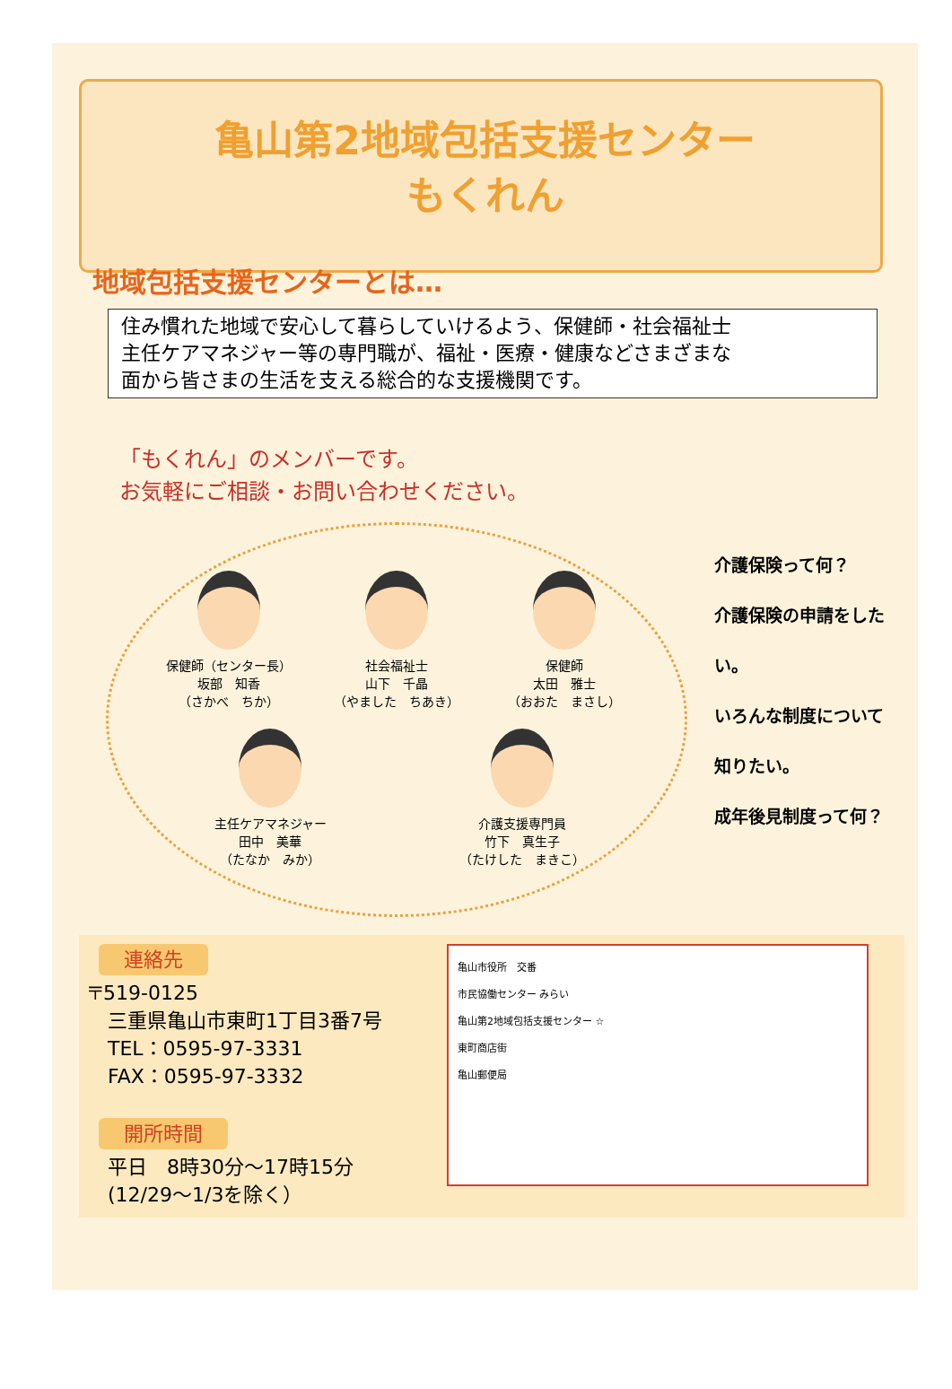亀山第2地域包括支援センター
もくれん
地域包括支援センターとは…
住み慣れた地域で安心して暮らしていけるよう、保健師・社会福祉士
主任ケアマネジャー等の専門職が、福祉・医療・健康などさまざまな
面から皆さまの生活を支える総合的な支援機関です。
「もくれん」のメンバーです。
お気軽にご相談・お問い合わせください。
保健師（センター長）
坂部　知香
（さかべ　ちか）
社会福祉士
山下　千晶
（やました　ちあき）
保健師
太田　雅士
（おおた　まさし）
主任ケアマネジャー
田中　美華
（たなか　みか）
介護支援専門員
竹下　真生子
（たけした　まきこ）
介護保険って何？
介護保険の申請をしたい。
いろんな制度について
知りたい。
成年後見制度って何？
連絡先
〒519-0125
　三重県亀山市東町1丁目3番7号
　TEL：0595-97-3331
　FAX：0595-97-3332
開所時間
　平日　8時30分～17時15分
　(12/29～1/3を除く）
亀山市役所　交番
市民協働センター みらい
亀山第2地域包括支援センター ☆
東町商店街
亀山郵便局